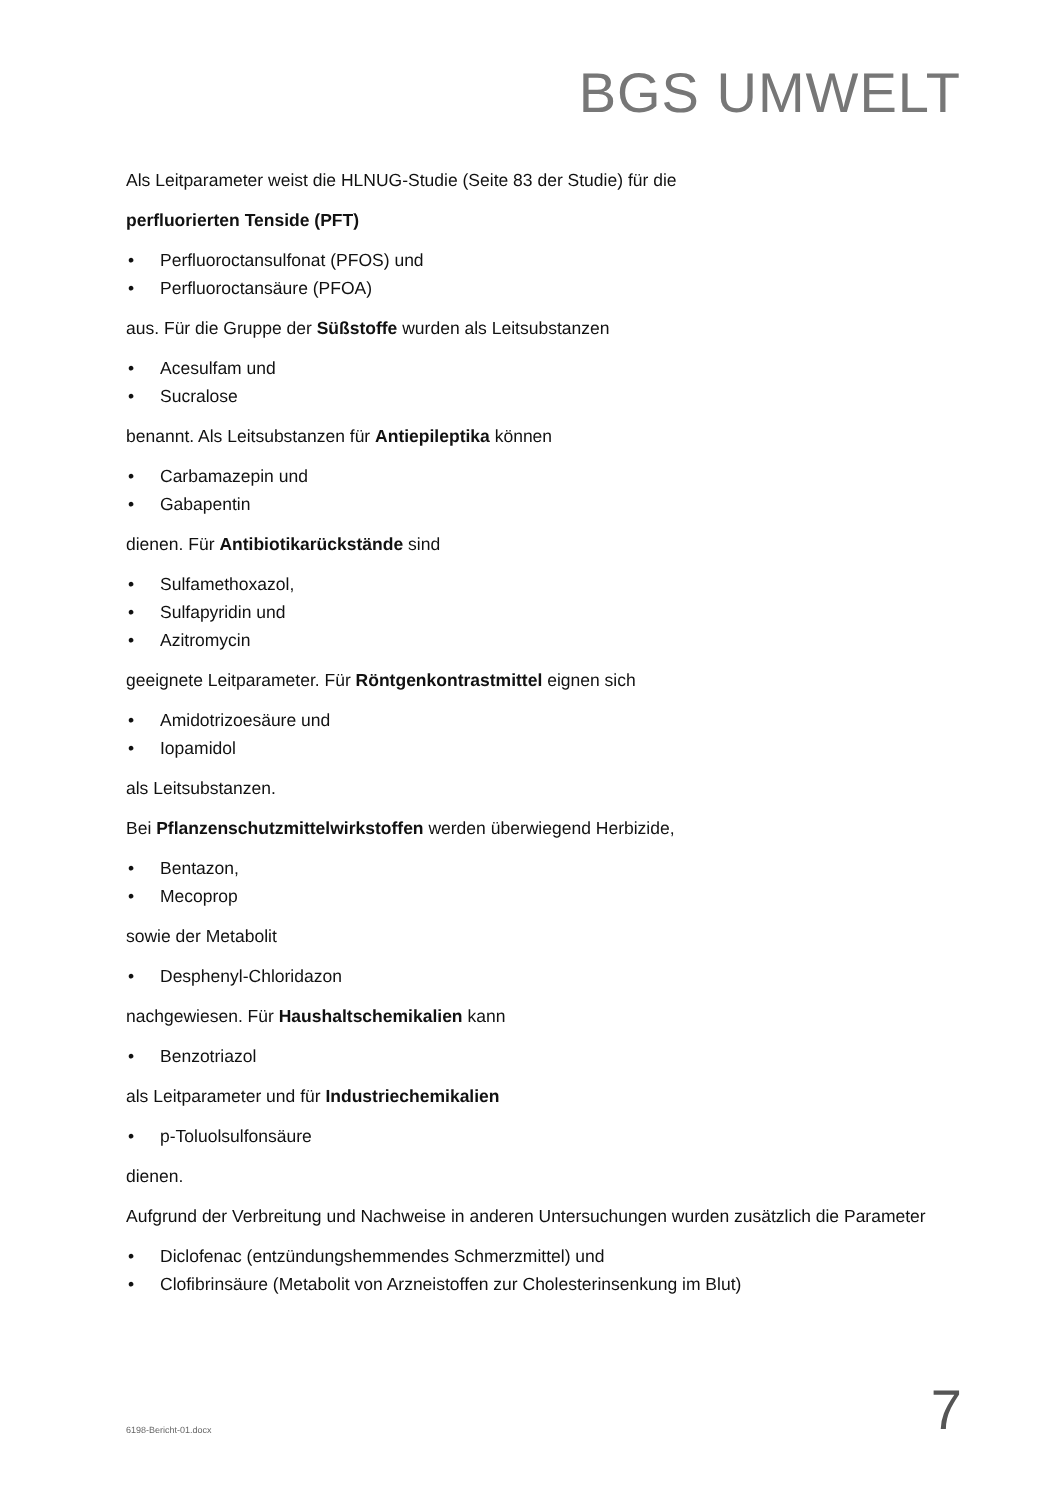BGS UMWELT
Als Leitparameter weist die HLNUG-Studie (Seite 83 der Studie) für die
perfluorierten Tenside (PFT)
• Perfluoroctansulfonat (PFOS) und
• Perfluoroctansäure (PFOA)
aus. Für die Gruppe der Süßstoffe wurden als Leitsubstanzen
• Acesulfam und
• Sucralose
benannt. Als Leitsubstanzen für Antiepileptika können
• Carbamazepin und
• Gabapentin
dienen. Für Antibiotikarückstände sind
• Sulfamethoxazol,
• Sulfapyridin und
• Azitromycin
geeignete Leitparameter. Für Röntgenkontrastmittel eignen sich
• Amidotrizoesäure und
• Iopamidol
als Leitsubstanzen.
Bei Pflanzenschutzmittelwirkstoffen werden überwiegend Herbizide,
• Bentazon,
• Mecoprop
sowie der Metabolit
• Desphenyl-Chloridazon
nachgewiesen. Für Haushaltschemikalien kann
• Benzotriazol
als Leitparameter und für Industriechemikalien
• p-Toluolsulfonsäure
dienen.
Aufgrund der Verbreitung und Nachweise in anderen Untersuchungen wurden zusätzlich die Parameter
• Diclofenac (entzündungshemmendes Schmerzmittel) und
• Clofibrinsäure (Metabolit von Arzneistoffen zur Cholesterinsenkung im Blut)
6198-Bericht-01.docx
7